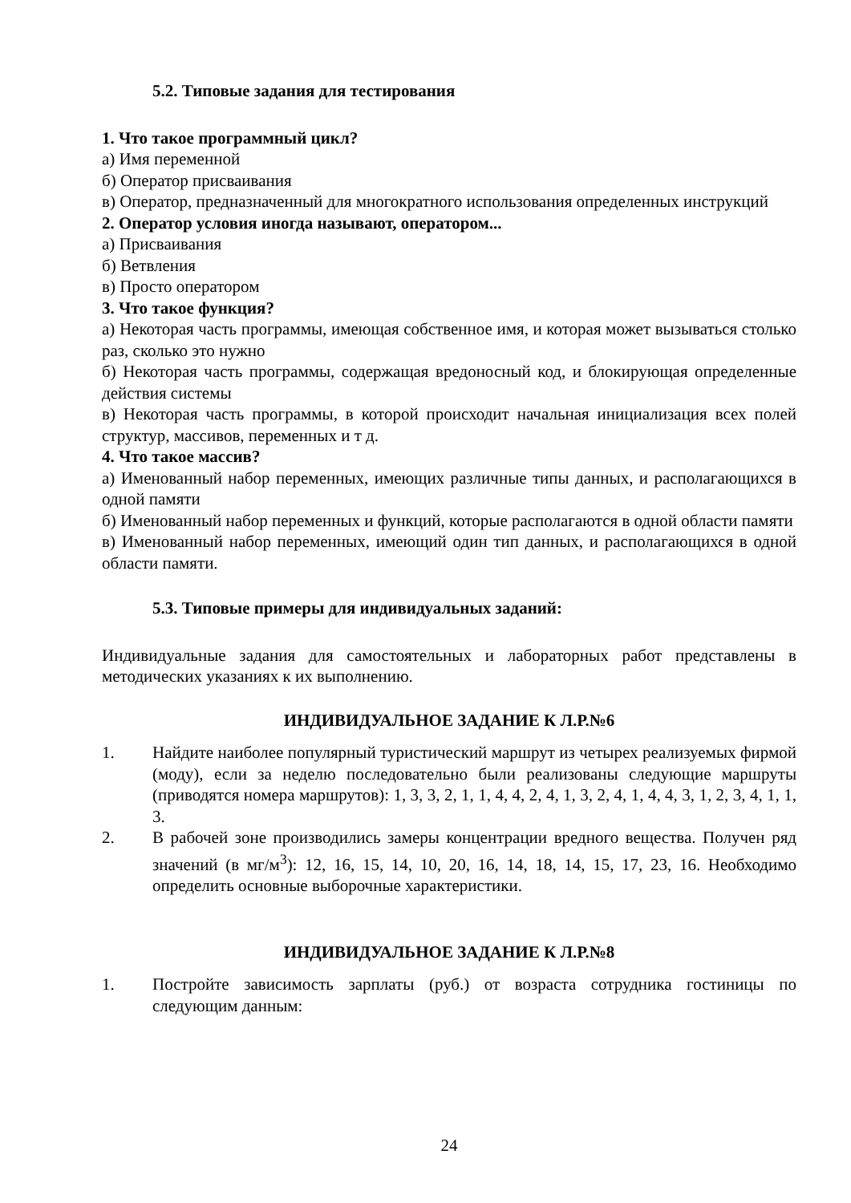5.2. Типовые задания для тестирования
1. Что такое программный цикл?
а) Имя переменной
б) Оператор присваивания
в) Оператор, предназначенный для многократного использования определенных инструкций
2. Оператор условия иногда называют, оператором...
а) Присваивания
б) Ветвления
в) Просто оператором
3. Что такое функция?
а) Некоторая часть программы, имеющая собственное имя, и которая может вызываться столько раз, сколько это нужно
б) Некоторая часть программы, содержащая вредоносный код, и блокирующая определенные действия системы
в) Некоторая часть программы, в которой происходит начальная инициализация всех полей структур, массивов, переменных и т д.
4. Что такое массив?
а) Именованный набор переменных, имеющих различные типы данных, и располагающихся в одной памяти
б) Именованный набор переменных и функций, которые располагаются в одной области памяти
в) Именованный набор переменных, имеющий один тип данных, и располагающихся в одной области памяти.
5.3. Типовые примеры для индивидуальных заданий:
Индивидуальные задания для самостоятельных и лабораторных работ представлены в методических указаниях к их выполнению.
ИНДИВИДУАЛЬНОЕ ЗАДАНИЕ К Л.Р.№6
1. Найдите наиболее популярный туристический маршрут из четырех реализуемых фирмой (моду), если за неделю последовательно были реализованы следующие маршруты (приводятся номера маршрутов): 1, 3, 3, 2, 1, 1, 4, 4, 2, 4, 1, 3, 2, 4, 1, 4, 4, 3, 1, 2, 3, 4, 1, 1, 3.
2. В рабочей зоне производились замеры концентрации вредного вещества. Получен ряд значений (в мг/м<sup>3</sup>): 12, 16, 15, 14, 10, 20, 16, 14, 18, 14, 15, 17, 23, 16. Необходимо определить основные выборочные характеристики.
ИНДИВИДУАЛЬНОЕ ЗАДАНИЕ К Л.Р.№8
1. Постройте зависимость зарплаты (руб.) от возраста сотрудника гостиницы по следующим данным:
24